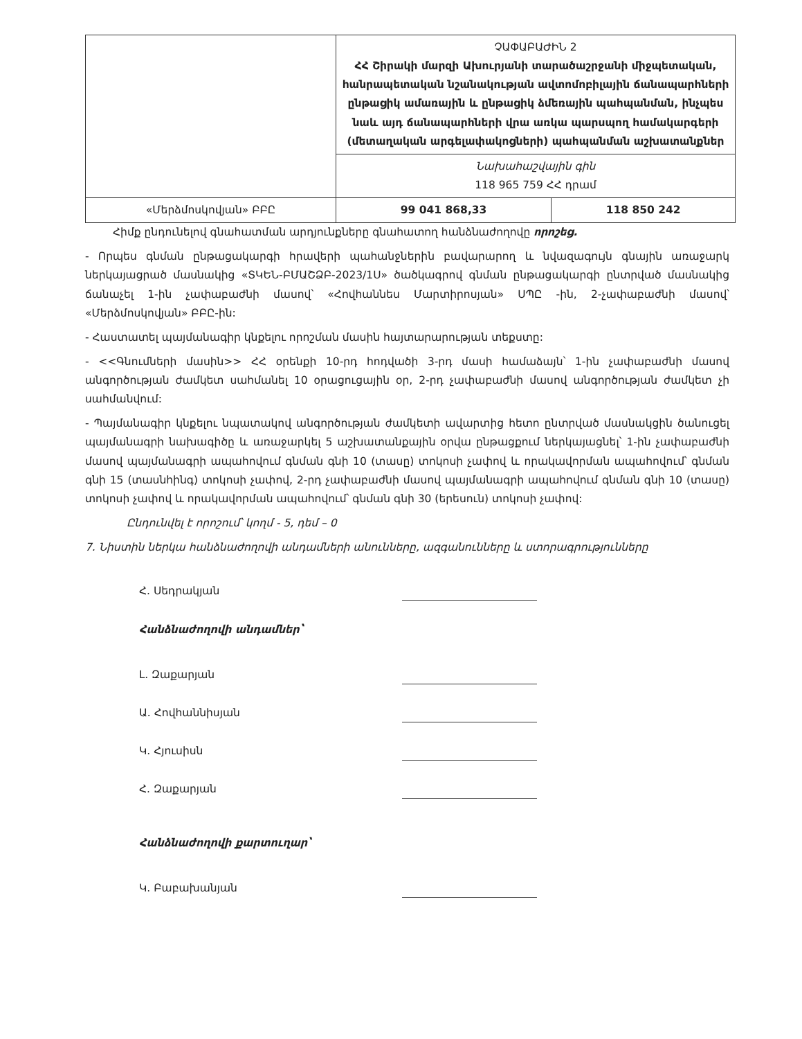| | ՉԱՓԱԲԱԺԻՆ 2 ՀՀ Շիրակի մարզի Ախուրյանի տարածաշրջանի միջպետական, հանրապետական նշանակության ավտոմոբիլային ճանապարհների ընթացիկ ամառային և ընթացիկ ձմեռային պահպանման, ինչպես նաև այդ ճանապարհների վրա առկա պարսպող համակարգերի (մետաղական արգելափակոցների) պահպանման աշխատանքներ | |
| | Նախահաշվային գին 118 965 759 ՀՀ դրամ | |
| «Մերձմոսկովյան» ԲԲԸ | 99 041 868,33 | 118 850 242 |
Հիմք ընդունելով գնահատման արդյունքները գնահատող հանձնաժողովը որոշեց.
- Որպես գնման ընթացակարգի հրավերի պահանջներին բավարարող և նվազագույն գնային առաջարկ ներկայացրած մասնակից «ՏԿԵՆ-ԲՄԱՇՁԲ-2023/1Ս» ծածկագրով գնման ընթացակարգի ընտրված մասնակից ճանաչել 1-ին չափաբաժնի մասով՝ «Հովհաննես Մարտիրոսյան» ՍՊԸ -ին, 2-չափաբաժնի մասով՝ «Մերձմոսկովյան» ԲԲԸ-ին:
- Հաստատել պայմանագիր կնքելու որոշման մասին հայտարարության տեքստը:
- <<Գնումների մասին>> ՀՀ օրենքի 10-րդ հոդվածի 3-րդ մասի համաձայն՝ 1-ին չափաբաժնի մասով անգործության ժամկետ սահմանել 10 օրացուցային օր, 2-րդ չափաբաժնի մասով անգործության ժամկետ չի սահմանվում:
- Պայմանագիր կնքելու նպատակով անգործության ժամկետի ավարտից հետո ընտրված մասնակցին ծանուցել պայմանագրի նախագիծը և առաջարկել 5 աշխատանքային օրվա ընթացքում ներկայացնել՝ 1-ին չափաբաժնի մասով պայմանագրի ապահովում գնման գնի 10 (տասը) տոկոսի չափով և որակավորման ապահովում՝ գնման գնի 15 (տասնհինգ) տոկոսի չափով, 2-րդ չափաբաժնի մասով պայմանագրի ապահովում գնման գնի 10 (տասը) տոկոսի չափով և որակավորման ապահովում՝ գնման գնի 30 (երեսուն) տոկոսի չափով:
Ընդունվել է որոշում՝ կողմ - 5, դեմ – 0
7. Նիստին ներկա հանձնաժողովի անդամների անունները, ազգանունները և ստորագրությունները
Հ. Սեդրակյան
Հանձնաժողովի անդամներ՝
Լ. Զաքարյան
Ա. Հովհաննիսյան
Կ. Հյուսիսն
Հ. Զաքարյան
Հանձնաժողովի քարտուղար՝
Կ. Բաբախանյան